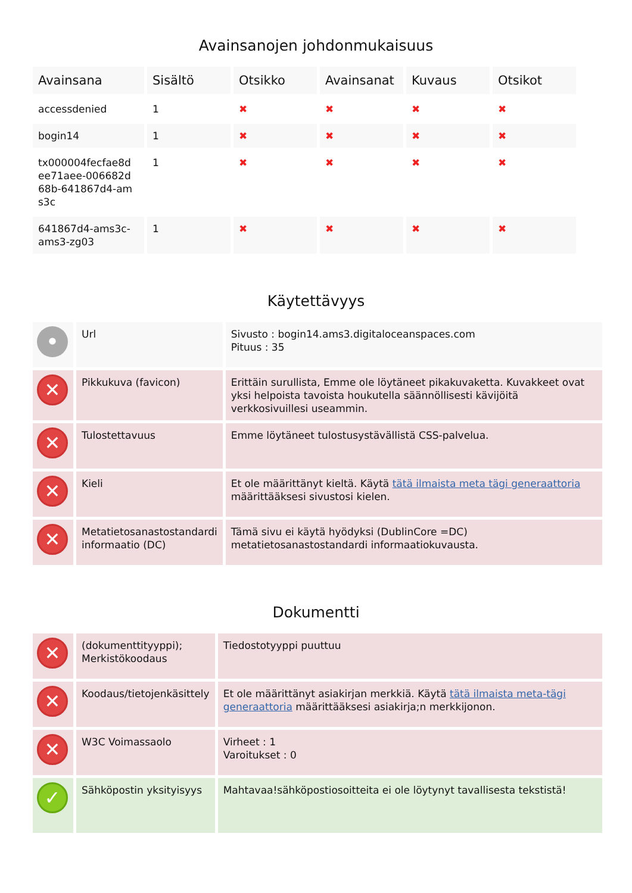Avainsanojen johdonmukaisuus
| Avainsana | Sisältö | Otsikko | Avainsanat | Kuvaus | Otsikot |
| --- | --- | --- | --- | --- | --- |
| accessdenied | 1 | ✖ | ✖ | ✖ | ✖ |
| bogin14 | 1 | ✖ | ✖ | ✖ | ✖ |
| tx000004fecfae8d ee71aee-006682d 68b-641867d4-am s3c | 1 | ✖ | ✖ | ✖ | ✖ |
| 641867d4-ams3c-ams3-zg03 | 1 | ✖ | ✖ | ✖ | ✖ |
Käytettävyys
| • | Url | Sivusto : bogin14.ams3.digitaloceanspaces.com Pituus : 35 |
| ✕ | Pikkukuva (favicon) | Erittäin surullista, Emme ole löytäneet pikakuvaketta. Kuvakkeet ovat yksi helpoista tavoista houkutella säännöllisesti kävijöitä verkkosivuillesi useammin. |
| ✕ | Tulostettavuus | Emme löytäneet tulostusystävällistä CSS-palvelua. |
| ✕ | Kieli | Et ole määrittänyt kieltä. Käytä tätä ilmaista meta tägi generaattoria määrittääksesi sivustosi kielen. |
| ✕ | Metatietosanastostandardi informaatio (DC) | Tämä sivu ei käytä hyödyksi (DublinCore =DC) metatietosanastostandardi informaatiokuvausta. |
Dokumentti
| ✕ | (dokumenttityyppi); Merkistökoodaus | Tiedostotyyppi puuttuu |
| ✕ | Koodaus/tietojenkäsittely | Et ole määrittänyt asiakirjan merkkiä. Käytä tätä ilmaista meta-tägi generaattoria määrittääksesi asiakirja;n merkkijonon. |
| ✕ | W3C Voimassaolo | Virheet : 1 Varoitukset : 0 |
| ✓ | Sähköpostin yksityisyys | Mahtavaa!sähköpostiosoitteita ei ole löytynyt tavallisesta tekstistä! |